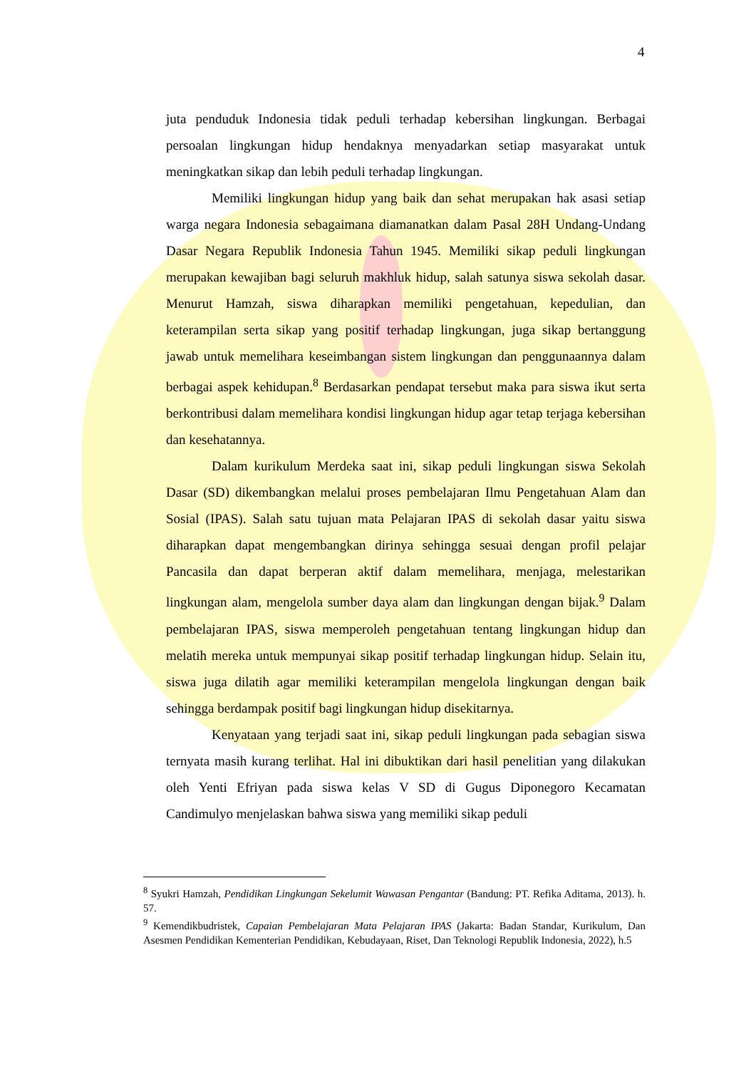4
juta penduduk Indonesia tidak peduli terhadap kebersihan lingkungan. Berbagai persoalan lingkungan hidup hendaknya menyadarkan setiap masyarakat untuk meningkatkan sikap dan lebih peduli terhadap lingkungan.
Memiliki lingkungan hidup yang baik dan sehat merupakan hak asasi setiap warga negara Indonesia sebagaimana diamanatkan dalam Pasal 28H Undang-Undang Dasar Negara Republik Indonesia Tahun 1945. Memiliki sikap peduli lingkungan merupakan kewajiban bagi seluruh makhluk hidup, salah satunya siswa sekolah dasar. Menurut Hamzah, siswa diharapkan memiliki pengetahuan, kepedulian, dan keterampilan serta sikap yang positif terhadap lingkungan, juga sikap bertanggung jawab untuk memelihara keseimbangan sistem lingkungan dan penggunaannya dalam berbagai aspek kehidupan.<sup>8</sup> Berdasarkan pendapat tersebut maka para siswa ikut serta berkontribusi dalam memelihara kondisi lingkungan hidup agar tetap terjaga kebersihan dan kesehatannya.
Dalam kurikulum Merdeka saat ini, sikap peduli lingkungan siswa Sekolah Dasar (SD) dikembangkan melalui proses pembelajaran Ilmu Pengetahuan Alam dan Sosial (IPAS). Salah satu tujuan mata Pelajaran IPAS di sekolah dasar yaitu siswa diharapkan dapat mengembangkan dirinya sehingga sesuai dengan profil pelajar Pancasila dan dapat berperan aktif dalam memelihara, menjaga, melestarikan lingkungan alam, mengelola sumber daya alam dan lingkungan dengan bijak.<sup>9</sup> Dalam pembelajaran IPAS, siswa memperoleh pengetahuan tentang lingkungan hidup dan melatih mereka untuk mempunyai sikap positif terhadap lingkungan hidup. Selain itu, siswa juga dilatih agar memiliki keterampilan mengelola lingkungan dengan baik sehingga berdampak positif bagi lingkungan hidup disekitarnya.
Kenyataan yang terjadi saat ini, sikap peduli lingkungan pada sebagian siswa ternyata masih kurang terlihat. Hal ini dibuktikan dari hasil penelitian yang dilakukan oleh Yenti Efriyan pada siswa kelas V SD di Gugus Diponegoro Kecamatan Candimulyo menjelaskan bahwa siswa yang memiliki sikap peduli
<sup>8</sup> Syukri Hamzah, Pendidikan Lingkungan Sekelumit Wawasan Pengantar (Bandung: PT. Refika Aditama, 2013). h. 57.
<sup>9</sup> Kemendikbudristek, Capaian Pembelajaran Mata Pelajaran IPAS (Jakarta: Badan Standar, Kurikulum, Dan Asesmen Pendidikan Kementerian Pendidikan, Kebudayaan, Riset, Dan Teknologi Republik Indonesia, 2022), h.5